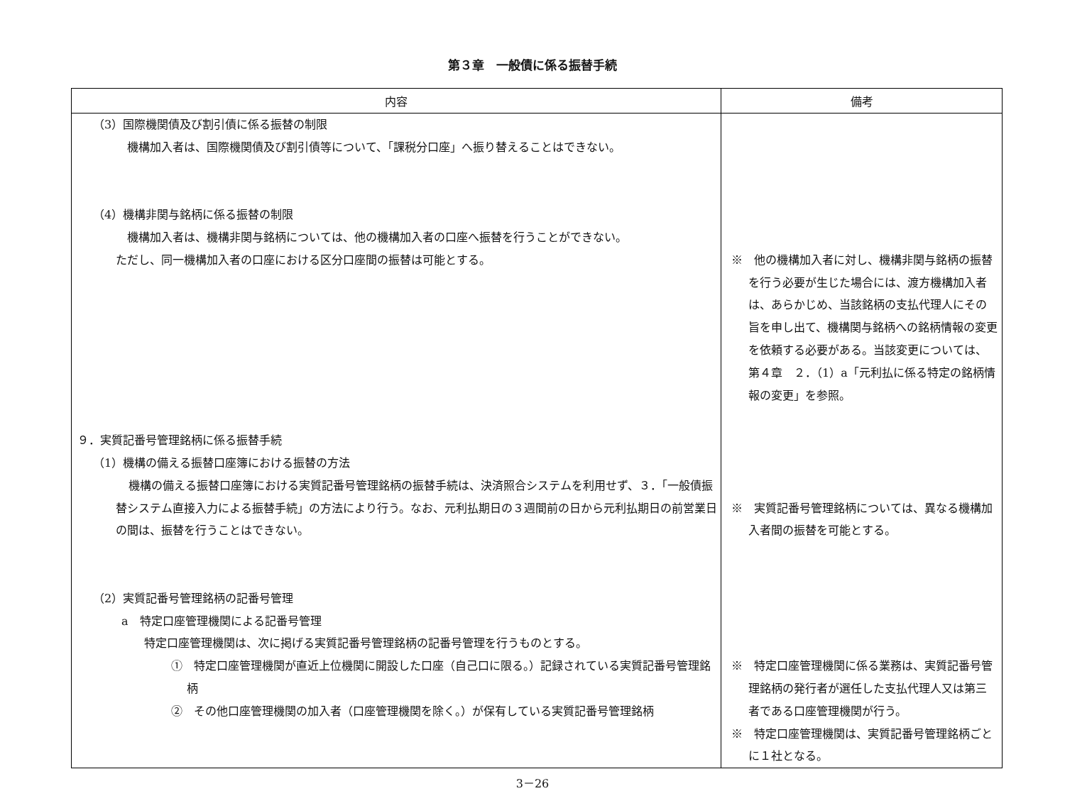第３章　一般債に係る振替手続
| 内容 | 備考 |
| --- | --- |
| （3）国際機関債及び割引債に係る振替の制限 機構加入者は、国際機関債及び割引債等について、「課税分口座」へ振り替えることはできない。 （4）機構非関与銘柄に係る振替の制限 機構加入者は、機構非関与銘柄については、他の機構加入者の口座へ振替を行うことができない。 ただし、同一機構加入者の口座における区分口座間の振替は可能とする。 ９．実質記番号管理銘柄に係る振替手続 （1）機構の備える振替口座簿における振替の方法 機構の備える振替口座簿における実質記番号管理銘柄の振替手続は、決済照合システムを利用せず、３．「一般債振替システム直接入力による振替手続」の方法により行う。なお、元利払期日の３週間前の日から元利払期日の前営業日の間は、振替を行うことはできない。 （2）実質記番号管理銘柄の記番号管理 a 特定口座管理機関による記番号管理 特定口座管理機関は、次に掲げる実質記番号管理銘柄の記番号管理を行うものとする。 ① 特定口座管理機関が直近上位機関に開設した口座（自己口に限る。）記録されている実質記番号管理銘柄 ② その他口座管理機関の加入者（口座管理機関を除く。）が保有している実質記番号管理銘柄 | ※ 他の機構加入者に対し、機構非関与銘柄の振替を行う必要が生じた場合には、渡方機構加入者は、あらかじめ、当該銘柄の支払代理人にその旨を申し出て、機構関与銘柄への銘柄情報の変更を依頼する必要がある。当該変更については、第４章 ２．（1）a「元利払に係る特定の銘柄情報の変更」を参照。 ※ 実質記番号管理銘柄については、異なる機構加入者間の振替を可能とする。 ※ 特定口座管理機関に係る業務は、実質記番号管理銘柄の発行者が選任した支払代理人又は第三者である口座管理機関が行う。 ※ 特定口座管理機関は、実質記番号管理銘柄ごとに１社となる。 |
3－26